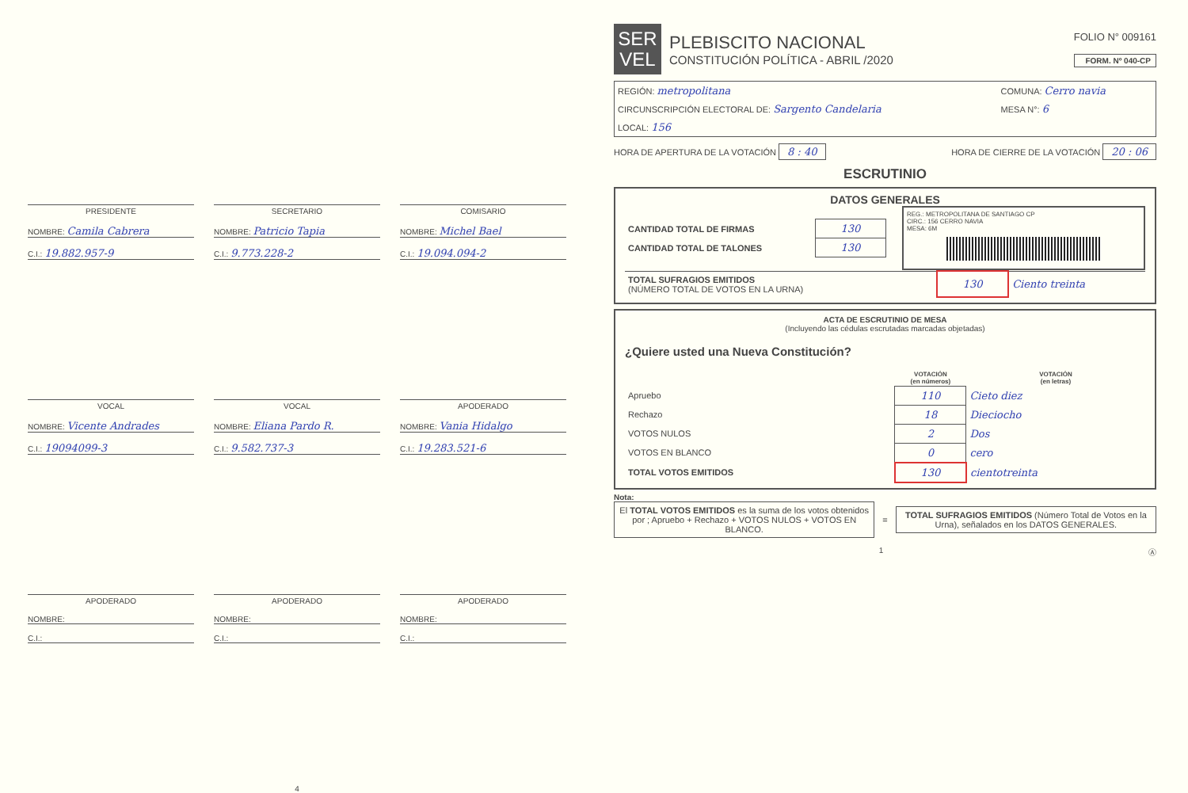PRESIDENTE
NOMBRE: Camila Cabrera
C.I.: 19.882.957-9
SECRETARIO
NOMBRE: Patricio Tapia
C.I.: 9.773.228-2
COMISARIO
NOMBRE: Michel Bael
C.I.: 19.094.094-2
VOCAL
NOMBRE: Vicente Andrades
C.I.: 19094099-3
VOCAL
NOMBRE: Eliana Pardo R.
C.I.: 9.582.737-3
APODERADO
NOMBRE: Vania Hidalgo
C.I.: 19.283.521-6
APODERADO
NOMBRE:
C.I.:
APODERADO
NOMBRE:
C.I.:
APODERADO
NOMBRE:
C.I.:
4
SER
VEL
PLEBISCITO NACIONAL
CONSTITUCIÓN POLÍTICA - ABRIL /2020
FOLIO N° 009161
FORM. Nº 040-CP
| REGIÓN: metropolitana | COMUNA: Cerro navia |
| CIRCUNSCRIPCIÓN ELECTORAL DE: Sargento Candelaria | MESA N°: 6 |
| LOCAL: 156 | |
HORA DE APERTURA DE LA VOTACIÓN 8 : 40 HORA DE CIERRE DE LA VOTACIÓN 20 : 06
ESCRUTINIO
DATOS GENERALES
| CANTIDAD TOTAL DE FIRMAS | 130 |
| CANTIDAD TOTAL DE TALONES | 130 |
REG.: METROPOLITANA DE SANTIAGO CP
CIRC.: 156 CERRO NAVIA
MESA: 6M
| TOTAL SUFRAGIOS EMITIDOS (NÚMERO TOTAL DE VOTOS EN LA URNA) | 130 | Ciento treinta |
ACTA DE ESCRUTINIO DE MESA
(Incluyendo las cédulas escrutadas marcadas objetadas)
¿Quiere usted una Nueva Constitución?
| | VOTACIÓN (en números) | VOTACIÓN (en letras) |
| --- | --- | --- |
| Apruebo | 110 | Cieto diez |
| Rechazo | 18 | Dieciocho |
| VOTOS NULOS | 2 | Dos |
| VOTOS EN BLANCO | 0 | cero |
| TOTAL VOTOS EMITIDOS | 130 | cientotreinta |
Nota:
El TOTAL VOTOS EMITIDOS es la suma de los votos obtenidos por ; Apruebo + Rechazo + VOTOS NULOS + VOTOS EN BLANCO.
=
TOTAL SUFRAGIOS EMITIDOS (Número Total de Votos en la Urna), señalados en los DATOS GENERALES.
1 Ⓐ